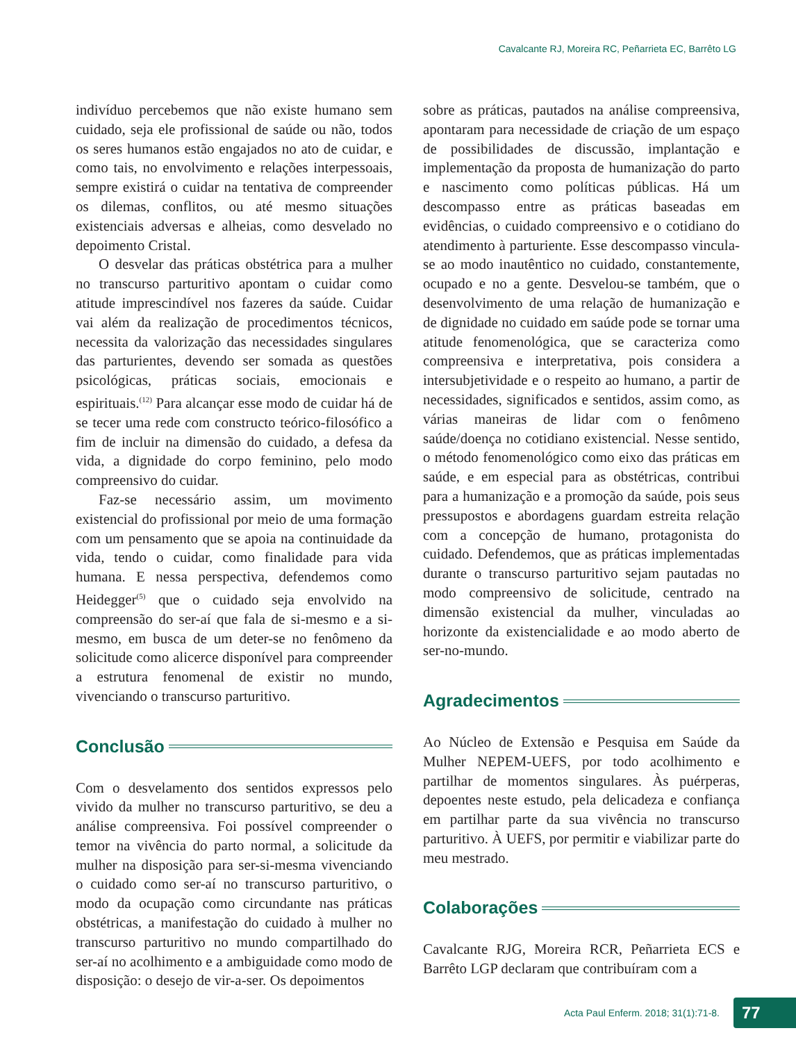Cavalcante RJ, Moreira RC, Peñarrieta EC, Barrêto LG
indivíduo percebemos que não existe humano sem cuidado, seja ele profissional de saúde ou não, todos os seres humanos estão engajados no ato de cuidar, e como tais, no envolvimento e relações interpessoais, sempre existirá o cuidar na tentativa de compreender os dilemas, conflitos, ou até mesmo situações existenciais adversas e alheias, como desvelado no depoimento Cristal.
O desvelar das práticas obstétrica para a mulher no transcurso parturitivo apontam o cuidar como atitude imprescindível nos fazeres da saúde. Cuidar vai além da realização de procedimentos técnicos, necessita da valorização das necessidades singulares das parturientes, devendo ser somada as questões psicológicas, práticas sociais, emocionais e espirituais.<sup>(12)</sup> Para alcançar esse modo de cuidar há de se tecer uma rede com constructo teórico-filosófico a fim de incluir na dimensão do cuidado, a defesa da vida, a dignidade do corpo feminino, pelo modo compreensivo do cuidar.
Faz-se necessário assim, um movimento existencial do profissional por meio de uma formação com um pensamento que se apoia na continuidade da vida, tendo o cuidar, como finalidade para vida humana. E nessa perspectiva, defendemos como Heidegger<sup>(5)</sup> que o cuidado seja envolvido na compreensão do ser-aí que fala de si-mesmo e a si-mesmo, em busca de um deter-se no fenômeno da solicitude como alicerce disponível para compreender a estrutura fenomenal de existir no mundo, vivenciando o transcurso parturitivo.
Conclusão
Com o desvelamento dos sentidos expressos pelo vivido da mulher no transcurso parturitivo, se deu a análise compreensiva. Foi possível compreender o temor na vivência do parto normal, a solicitude da mulher na disposição para ser-si-mesma vivenciando o cuidado como ser-aí no transcurso parturitivo, o modo da ocupação como circundante nas práticas obstétricas, a manifestação do cuidado à mulher no transcurso parturitivo no mundo compartilhado do ser-aí no acolhimento e a ambiguidade como modo de disposição: o desejo de vir-a-ser. Os depoimentos
sobre as práticas, pautados na análise compreensiva, apontaram para necessidade de criação de um espaço de possibilidades de discussão, implantação e implementação da proposta de humanização do parto e nascimento como políticas públicas. Há um descompasso entre as práticas baseadas em evidências, o cuidado compreensivo e o cotidiano do atendimento à parturiente. Esse descompasso vincula-se ao modo inautêntico no cuidado, constantemente, ocupado e no a gente. Desvelou-se também, que o desenvolvimento de uma relação de humanização e de dignidade no cuidado em saúde pode se tornar uma atitude fenomenológica, que se caracteriza como compreensiva e interpretativa, pois considera a intersubjetividade e o respeito ao humano, a partir de necessidades, significados e sentidos, assim como, as várias maneiras de lidar com o fenômeno saúde/doença no cotidiano existencial. Nesse sentido, o método fenomenológico como eixo das práticas em saúde, e em especial para as obstétricas, contribui para a humanização e a promoção da saúde, pois seus pressupostos e abordagens guardam estreita relação com a concepção de humano, protagonista do cuidado. Defendemos, que as práticas implementadas durante o transcurso parturitivo sejam pautadas no modo compreensivo de solicitude, centrado na dimensão existencial da mulher, vinculadas ao horizonte da existencialidade e ao modo aberto de ser-no-mundo.
Agradecimentos
Ao Núcleo de Extensão e Pesquisa em Saúde da Mulher NEPEM-UEFS, por todo acolhimento e partilhar de momentos singulares. Às puérperas, depoentes neste estudo, pela delicadeza e confiança em partilhar parte da sua vivência no transcurso parturitivo. À UEFS, por permitir e viabilizar parte do meu mestrado.
Colaborações
Cavalcante RJG, Moreira RCR, Peñarrieta ECS e Barrêto LGP declaram que contribuíram com a
Acta Paul Enferm. 2018; 31(1):71-8. 77